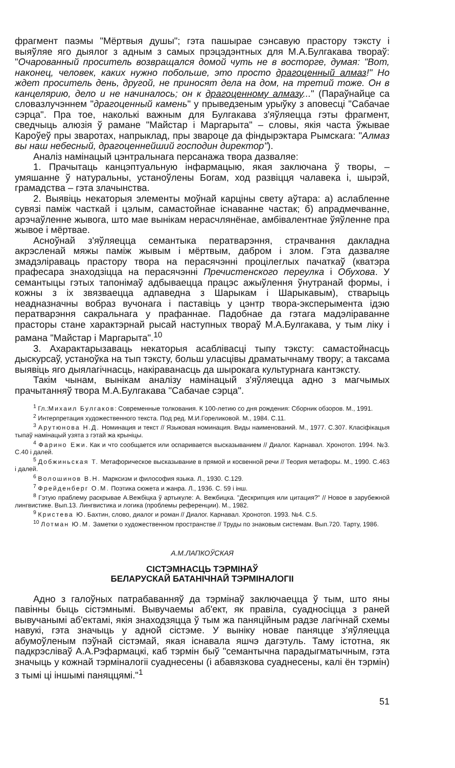фрагмент паэмы "Мёртвыя душы"; гэта пашырае сэнсавую прастору тэксту і выяўляе яго дыялог з адным з самых прэцэдэнтных для М.А.Булгакава твораў: "Очарованный проситель возвращался домой чуть не в восторге, думая: "Вот, наконец, человек, каких нужно побольше, это просто драгоценный алмаз!" Но ждет проситель день, другой, не приносят дела на дом, на третий тоже. Он в канцелярию, дело и не начиналось; он к драгоценному алмазу..." (Параўнайце са словазлучэннем "драгоценный камень" у прыведзеным урыўку з аповесці "Сабачае сэрца". Пра тое, наколькі важным для Булгакава з'яўляецца гэты фрагмент, сведчыць алюзія ў рамане "Майстар і Маргарыта" – словы, якія часта ўжывае Кароўеў пры зваротах, напрыклад, пры звароце да фіндырэктара Рымскага: "Алмаз вы наш небесный, драгоценнейший господин директор").
Аналіз намінацый цэнтральнага персанажа твора дазваляе:
1. Прачытаць канцэптуальную інфармацыю, якая заключана ў творы, – умяшанне ў натуральны, устаноўлены Богам, ход развіцця чалавека і, шырэй, грамадства – гэта злачынства.
2. Выявіць некаторыя элементы моўнай карціны свету аўтара: а) аслабленне сувязі паміж часткай і цэлым, самастойнае існаванне частак; б) апрадмечванне, арэчаўленне жывога, што мае вынікам нерасчлянёнае, амбівалентнае ўяўленне пра жывое і мёртвае.
Асноўнай з'яўляецца семантыка ператварэння, страчвання дакладна акрэсленай мяжы паміж жывым і мёртвым, дабром і злом. Гэта дазваляе змадэліраваць прастору твора на перасячэнні процілеглых пачаткаў (кватэра прафесара знаходзіцца на перасячэнні Пречистенского переулка і Обухова. У семантыцы гэтых тапонімаў адбываецца працэс ажыўлення ўнутранай формы, і кожны з іх звязваецца адпаведна з Шарыкам і Шарыкавым), стварыць неадназначны вобраз вучонага і паставіць у цэнтр твора-эксперымента ідэю ператварэння сакральнага у прафаннае. Падобнае да гэтага мадэліраванне прасторы стане характэрнай рысай наступных твораў М.А.Булгакава, у тым ліку і рамана "Майстар і Маргарыта".<sup>10</sup>
3. Ахарактарызаваць некаторыя асаблівасці тыпу тэксту: самастойнасць дыскурсаў, устаноўка на тып тэксту, больш уласцівы драматычнаму твору; а таксама выявіць яго дыялагічнасць, накіраванасць да шырокага культурнага кантэксту.
Такім чынам, вынікам аналізу намінацый з'яўляецца адно з магчымых прачытанняў твора М.А.Булгакава "Сабачае сэрца".
<sup>1</sup> Гл.:Михаил Булгаков: Современные толкования. К 100-летию со дня рождения: Сборник обзоров. М., 1991.
<sup>2</sup> Интерпретация художественного текста. Под ред. М.И.Гореликовой. М., 1984. С.11.
<sup>3</sup> Арутюнова Н.Д. Номинация и текст // Языковая номинация. Виды наименований. М., 1977. С.307. Класіфікацыя тыпаў намінацый узята з гэтай жа крыніцы.
<sup>4</sup> Фарино Ежи. Как и что сообщается или оспаривается высказыванием // Диалог. Карнавал. Хронотоп. 1994. №3. С.40 і далей.
<sup>5</sup> Добжиньская Т. Метафорическое высказывание в прямой и косвенной речи // Теория метафоры. М., 1990. С.463 і далей.
<sup>6</sup> Волошинов В.Н. Марксизм и философия языка. Л., 1930. С.129.
<sup>7</sup> Фрейденберг О.М. Поэтика сюжета и жанра. Л., 1936. С. 59 і інш.
<sup>8</sup> Гэтую праблему раскрывае А.Вежбіцка ў артыкуле: А. Вежбицка. "Дескрипция или цитация?" // Новое в зарубежной лингвистике. Вып.13. Лингвистика и логика (проблемы референции). М., 1982.
<sup>9</sup> Кристева Ю. Бахтин, слово, диалог и роман // Диалог. Карнавал. Хронотоп. 1993. №4. С.5.
<sup>10</sup> Лотман Ю.М. Заметки о художественном пространстве // Труды по знаковым системам. Вып.720. Тарту, 1986.
А.М.ЛАПКОЎСКАЯ
СІСТЭМНАСЦЬ ТЭРМІНАЎ
БЕЛАРУСКАЙ БАТАНІЧНАЙ ТЭРМІНАЛОГІІ
Адно з галоўных патрабаванняў да тэрмінаў заключаецца ў тым, што яны павінны быць сістэмнымі. Вывучаемы аб'ект, як правіла, суадносіцца з раней вывучанымі аб'ектамі, якія знаходзяцца ў тым жа паняційным радзе лагічнай схемы навукі, гэта значыць у адной сістэме. У выніку новае паняцце з'яўляецца абумоўленым пэўнай сістэмай, якая існавала яшчэ дагэтуль. Таму істотна, як падкрэсліваў А.А.Рэфармацкі, каб тэрмін быў "семантычна парадыгматычным, гэта значыць у кожнай тэрміналогіі суаднесены (і абавязкова суаднесены, калі ён тэрмін) з тымі ці іншымі паняццямі."<sup>1</sup>
51